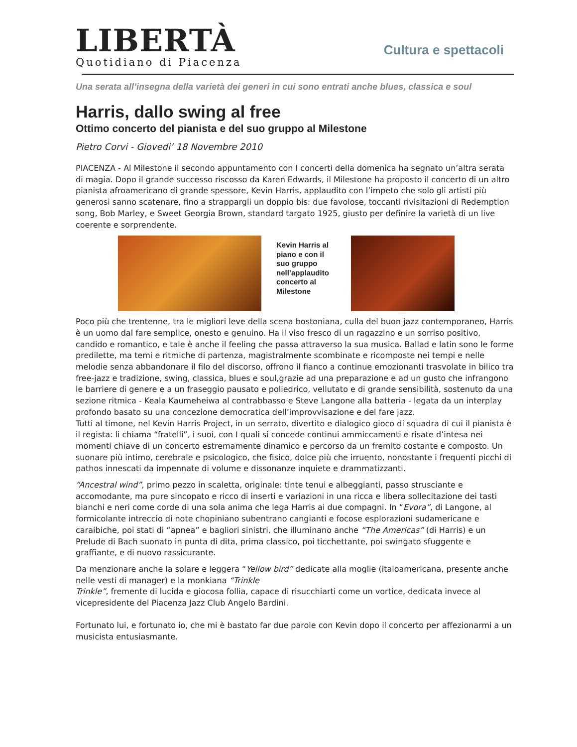LIBERTÀ
Quotidiano di Piacenza
Cultura e spettacoli
Una serata all’insegna della varietà dei generi in cui sono entrati anche blues, classica e soul
Harris, dallo swing al free
Ottimo concerto del pianista e del suo gruppo al Milestone
Pietro Corvi - Giovedi’ 18 Novembre 2010
PIACENZA - Al Milestone il secondo appuntamento con I concerti della domenica ha segnato un’altra serata di magia. Dopo il grande successo riscosso da Karen Edwards, il Milestone ha proposto il concerto di un altro pianista afroamericano di grande spessore, Kevin Harris, applaudito con l’impeto che solo gli artisti più generosi sanno scatenare, fino a strappargli un doppio bis: due favolose, toccanti rivisitazioni di Redemption song, Bob Marley, e Sweet Georgia Brown, standard targato 1925, giusto per definire la varietà di un live coerente e sorprendente.
Kevin Harris al piano e con il suo gruppo nell’applaudito concerto al Milestone
Poco più che trentenne, tra le migliori leve della scena bostoniana, culla del buon jazz contemporaneo, Harris è un uomo dal fare semplice, onesto e genuino. Ha il viso fresco di un ragazzino e un sorriso positivo, candido e romantico, e tale è anche il feeling che passa attraverso la sua musica. Ballad e latin sono le forme predilette, ma temi e ritmiche di partenza, magistralmente scombinate e ricomposte nei tempi e nelle melodie senza abbandonare il filo del discorso, offrono il fianco a continue emozionanti trasvolate in bilico tra free-jazz e tradizione, swing, classica, blues e soul,grazie ad una preparazione e ad un gusto che infrangono le barriere di genere e a un fraseggio pausato e poliedrico, vellutato e di grande sensibilità, sostenuto da una sezione ritmica - Keala Kaumeheiwa al contrabbasso e Steve Langone alla batteria - legata da un interplay profondo basato su una concezione democratica dell’improvvisazione e del fare jazz.
Tutti al timone, nel Kevin Harris Project, in un serrato, divertito e dialogico gioco di squadra di cui il pianista è il regista: li chiama “fratelli”, i suoi, con I quali si concede continui ammiccamenti e risate d’intesa nei momenti chiave di un concerto estremamente dinamico e percorso da un fremito costante e composto. Un suonare più intimo, cerebrale e psicologico, che fisico, dolce più che irruento, nonostante i frequenti picchi di pathos innescati da impennate di volume e dissonanze inquiete e drammatizzanti.
“Ancestral wind”, primo pezzo in scaletta, originale: tinte tenui e albeggianti, passo strusciante e accomodante, ma pure sincopato e ricco di inserti e variazioni in una ricca e libera sollecitazione dei tasti bianchi e neri come corde di una sola anima che lega Harris ai due compagni. In “Evora”, di Langone, al formicolante intreccio di note chopiniano subentrano cangianti e focose esplorazioni sudamericane e caraibiche, poi stati di “apnea” e bagliori sinistri, che illuminano anche “The Americas” (di Harris) e un Prelude di Bach suonato in punta di dita, prima classico, poi ticchettante, poi swingato sfuggente e graffiante, e di nuovo rassicurante.
Da menzionare anche la solare e leggera “Yellow bird” dedicate alla moglie (italoamericana, presente anche nelle vesti di manager) e la monkiana “Trinkle
Trinkle”, fremente di lucida e giocosa follia, capace di risucchiarti come un vortice, dedicata invece al vicepresidente del Piacenza Jazz Club Angelo Bardini.
Fortunato lui, e fortunato io, che mi è bastato far due parole con Kevin dopo il concerto per affezionarmi a un musicista entusiasmante.